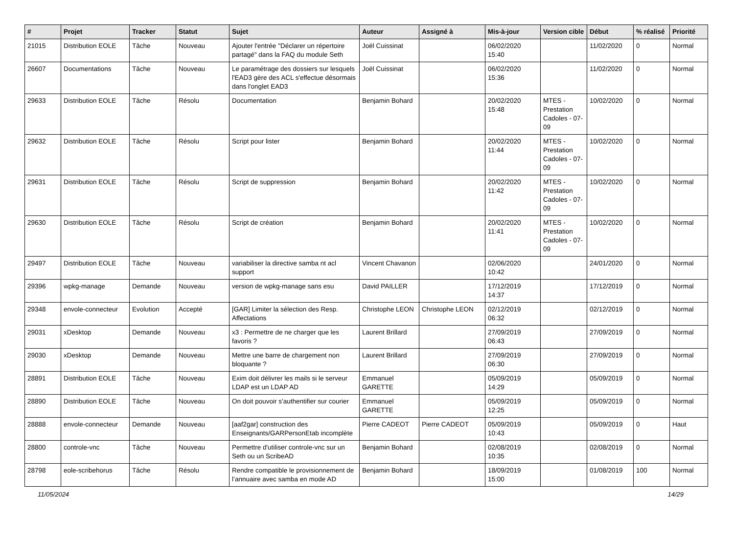| # | Projet | Tracker | Statut | Sujet | Auteur | Assigné à | Mis-à-jour | Version cible | Début | % réalisé | Priorité |
| --- | --- | --- | --- | --- | --- | --- | --- | --- | --- | --- | --- |
| 21015 | Distribution EOLE | Tâche | Nouveau | Ajouter l'entrée "Déclarer un répertoire partagé" dans la FAQ du module Seth | Joël Cuissinat | | 06/02/2020 15:40 | | 11/02/2020 | 0 | Normal |
| 26607 | Documentations | Tâche | Nouveau | Le paramétrage des dossiers sur lesquels l'EAD3 gère des ACL s'effectue désormais dans l'onglet EAD3 | Joël Cuissinat | | 06/02/2020 15:36 | | 11/02/2020 | 0 | Normal |
| 29633 | Distribution EOLE | Tâche | Résolu | Documentation | Benjamin Bohard | | 20/02/2020 15:48 | MTES - Prestation Cadoles - 07-09 | 10/02/2020 | 0 | Normal |
| 29632 | Distribution EOLE | Tâche | Résolu | Script pour lister | Benjamin Bohard | | 20/02/2020 11:44 | MTES - Prestation Cadoles - 07-09 | 10/02/2020 | 0 | Normal |
| 29631 | Distribution EOLE | Tâche | Résolu | Script de suppression | Benjamin Bohard | | 20/02/2020 11:42 | MTES - Prestation Cadoles - 07-09 | 10/02/2020 | 0 | Normal |
| 29630 | Distribution EOLE | Tâche | Résolu | Script de création | Benjamin Bohard | | 20/02/2020 11:41 | MTES - Prestation Cadoles - 07-09 | 10/02/2020 | 0 | Normal |
| 29497 | Distribution EOLE | Tâche | Nouveau | variabiliser la directive samba nt acl support | Vincent Chavanon | | 02/06/2020 10:42 | | 24/01/2020 | 0 | Normal |
| 29396 | wpkg-manage | Demande | Nouveau | version de wpkg-manage sans esu | David PAILLER | | 17/12/2019 14:37 | | 17/12/2019 | 0 | Normal |
| 29348 | envole-connecteur | Evolution | Accepté | [GAR] Limiter la sélection des Resp. Affectations | Christophe LEON | Christophe LEON | 02/12/2019 06:32 | | 02/12/2019 | 0 | Normal |
| 29031 | xDesktop | Demande | Nouveau | x3 : Permettre de ne charger que les favoris ? | Laurent Brillard | | 27/09/2019 06:43 | | 27/09/2019 | 0 | Normal |
| 29030 | xDesktop | Demande | Nouveau | Mettre une barre de chargement non bloquante ? | Laurent Brillard | | 27/09/2019 06:30 | | 27/09/2019 | 0 | Normal |
| 28891 | Distribution EOLE | Tâche | Nouveau | Exim doit délivrer les mails si le serveur LDAP est un LDAP AD | Emmanuel GARETTE | | 05/09/2019 14:29 | | 05/09/2019 | 0 | Normal |
| 28890 | Distribution EOLE | Tâche | Nouveau | On doit pouvoir s'authentifier sur courier | Emmanuel GARETTE | | 05/09/2019 12:25 | | 05/09/2019 | 0 | Normal |
| 28888 | envole-connecteur | Demande | Nouveau | [aaf2gar] construction des Enseignants/GARPersonEtab incomplète | Pierre CADEOT | Pierre CADEOT | 05/09/2019 10:43 | | 05/09/2019 | 0 | Haut |
| 28800 | controle-vnc | Tâche | Nouveau | Permettre d'utiliser controle-vnc sur un Seth ou un ScribeAD | Benjamin Bohard | | 02/08/2019 10:35 | | 02/08/2019 | 0 | Normal |
| 28798 | eole-scribehorus | Tâche | Résolu | Rendre compatible le provisionnement de l’annuaire avec samba en mode AD | Benjamin Bohard | | 18/09/2019 15:00 | | 01/08/2019 | 100 | Normal |
11/05/2024 14/29